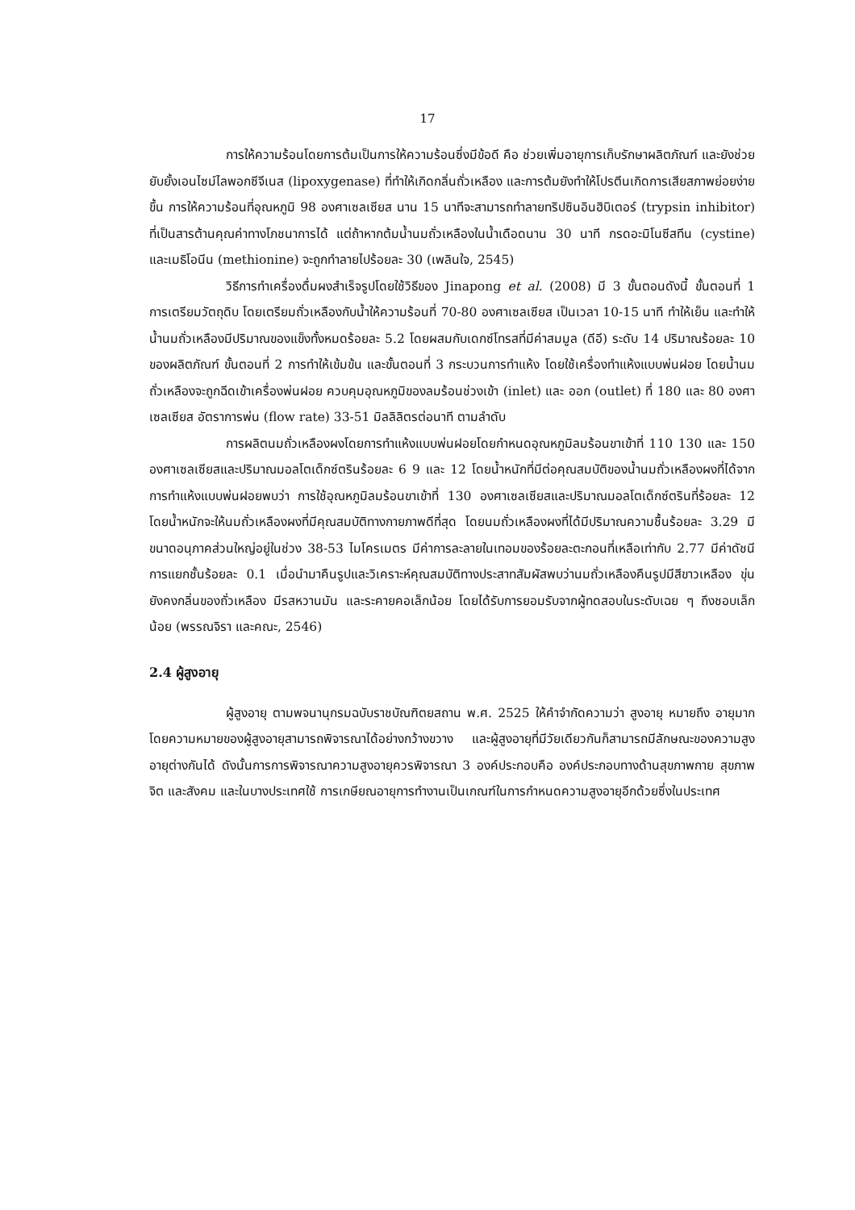17
การให้ความร้อนโดยการต้มเป็นการให้ความร้อนซึ่งมีข้อดี คือ ช่วยเพิ่มอายุการเก็บรักษาผลิตภัณฑ์ และยังช่วยยับยั้งเอนไซม์ไลพอกซีจีเนส (lipoxygenase) ที่ทำให้เกิดกลิ่นถั่วเหลือง และการต้มยังทำให้โปรตีนเกิดการเสียสภาพย่อยง่ายขึ้น การให้ความร้อนที่อุณหภูมิ 98 องศาเซลเซียส นาน 15 นาทีจะสามารถทำลายทริปซินอินฮิบิเตอร์ (trypsin inhibitor) ที่เป็นสารต้านคุณค่าทางโภชนาการได้ แต่ถ้าหากต้มน้ำนมถั่วเหลืองในน้ำเดือดนาน 30 นาที กรดอะมิโนซีสทีน (cystine) และเมธิโอนีน (methionine) จะถูกทำลายไปร้อยละ 30 (เพลินใจ, 2545)
วิธีการทำเครื่องดื่มผงสำเร็จรูปโดยใช้วิธีของ Jinapong et al. (2008) มี 3 ขั้นตอนดังนี้ ขั้นตอนที่ 1 การเตรียมวัตถุดิบ โดยเตรียมถั่วเหลืองกับน้ำให้ความร้อนที่ 70-80 องศาเซลเซียส เป็นเวลา 10-15 นาที ทำให้เย็น และทำให้น้ำนมถั่วเหลืองมีปริมาณของแข็งทั้งหมดร้อยละ 5.2 โดยผสมกับเดกซ์โทรสที่มีค่าสมมูล (ดีอี) ระดับ 14 ปริมาณร้อยละ 10 ของผลิตภัณฑ์ ขั้นตอนที่ 2 การทำให้เข้มข้น และขั้นตอนที่ 3 กระบวนการทำแห้ง โดยใช้เครื่องทำแห้งแบบพ่นฝอย โดยน้ำนมถั่วเหลืองจะถูกฉีดเข้าเครื่องพ่นฝอย ควบคุมอุณหภูมิของลมร้อนช่วงเข้า (inlet) และ ออก (outlet) ที่ 180 และ 80 องศาเซลเซียส อัตราการพ่น (flow rate) 33-51 มิลลิลิตรต่อนาที ตามลำดับ
การผลิตนมถั่วเหลืองผงโดยการทำแห้งแบบพ่นฝอยโดยกำหนดอุณหภูมิลมร้อนขาเข้าที่ 110 130 และ 150 องศาเซลเซียสและปริมาณมอลโตเด็กซ์ตรินร้อยละ 6 9 และ 12 โดยน้ำหนักที่มีต่อคุณสมบัติของน้ำนมถั่วเหลืองผงที่ได้จากการทำแห้งแบบพ่นฝอยพบว่า การใช้อุณหภูมิลมร้อนขาเข้าที่ 130 องศาเซลเซียสและปริมาณมอลโตเด็กซ์ตรินที่ร้อยละ 12 โดยน้ำหนักจะให้นมถั่วเหลืองผงที่มีคุณสมบัติทางกายภาพดีที่สุด โดยนมถั่วเหลืองผงที่ได้มีปริมาณความชื้นร้อยละ 3.29 มีขนาดอนุภาคส่วนใหญ่อยู่ในช่วง 38-53 ไมโครเมตร มีค่าการละลายในเทอมของร้อยละตะกอนที่เหลือเท่ากับ 2.77 มีค่าดัชนีการแยกชั้นร้อยละ 0.1 เมื่อนำมาคืนรูปและวิเคราะห์คุณสมบัติทางประสาทสัมผัสพบว่านมถั่วเหลืองคืนรูปมีสีขาวเหลือง ขุ่น ยังคงกลิ่นของถั่วเหลือง มีรสหวานมัน และระคายคอเล็กน้อย โดยได้รับการยอมรับจากผู้ทดสอบในระดับเฉย ๆ ถึงชอบเล็กน้อย (พรรณจิรา และคณะ, 2546)
2.4 ผู้สูงอายุ
ผู้สูงอายุ ตามพจนานุกรมฉบับราชบัณฑิตยสถาน พ.ศ. 2525 ให้คำจำกัดความว่า สูงอายุ หมายถึง อายุมาก โดยความหมายของผู้สูงอายุสามารถพิจารณาได้อย่างกว้างขวาง และผู้สูงอายุที่มีวัยเดียวกันก็สามารถมีลักษณะของความสูงอายุต่างกันได้ ดังนั้นการการพิจารณาความสูงอายุควรพิจารณา 3 องค์ประกอบคือ องค์ประกอบทางด้านสุขภาพกาย สุขภาพจิต และสังคม และในบางประเทศใช้ การเกษียณอายุการทำงานเป็นเกณฑ์ในการกำหนดความสูงอายุอีกด้วยซึ่งในประเทศ